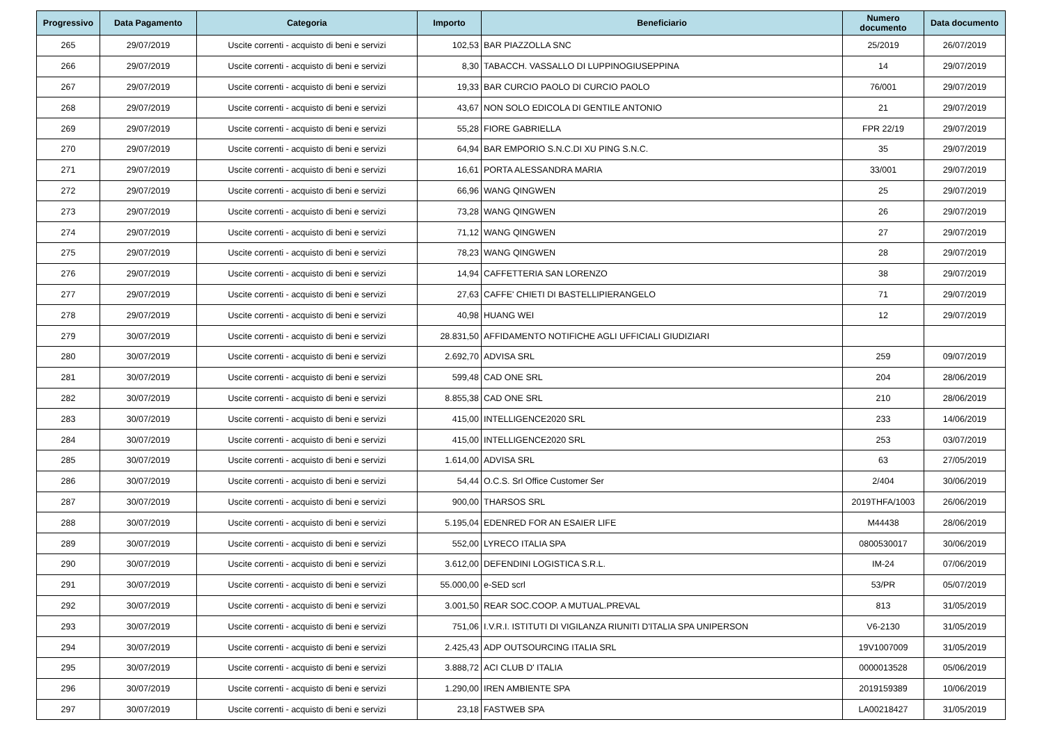| Progressivo | Data Pagamento | Categoria | Importo | Beneficiario | Numero documento | Data documento |
| --- | --- | --- | --- | --- | --- | --- |
| 265 | 29/07/2019 | Uscite correnti - acquisto di beni e servizi | 102,53 | BAR PIAZZOLLA SNC | 25/2019 | 26/07/2019 |
| 266 | 29/07/2019 | Uscite correnti - acquisto di beni e servizi | 8,30 | TABACCH. VASSALLO DI LUPPINOGIUSEPPINA | 14 | 29/07/2019 |
| 267 | 29/07/2019 | Uscite correnti - acquisto di beni e servizi | 19,33 | BAR CURCIO PAOLO DI CURCIO PAOLO | 76/001 | 29/07/2019 |
| 268 | 29/07/2019 | Uscite correnti - acquisto di beni e servizi | 43,67 | NON SOLO EDICOLA DI GENTILE ANTONIO | 21 | 29/07/2019 |
| 269 | 29/07/2019 | Uscite correnti - acquisto di beni e servizi | 55,28 | FIORE GABRIELLA | FPR 22/19 | 29/07/2019 |
| 270 | 29/07/2019 | Uscite correnti - acquisto di beni e servizi | 64,94 | BAR EMPORIO S.N.C.DI XU PING S.N.C. | 35 | 29/07/2019 |
| 271 | 29/07/2019 | Uscite correnti - acquisto di beni e servizi | 16,61 | PORTA ALESSANDRA MARIA | 33/001 | 29/07/2019 |
| 272 | 29/07/2019 | Uscite correnti - acquisto di beni e servizi | 66,96 | WANG QINGWEN | 25 | 29/07/2019 |
| 273 | 29/07/2019 | Uscite correnti - acquisto di beni e servizi | 73,28 | WANG QINGWEN | 26 | 29/07/2019 |
| 274 | 29/07/2019 | Uscite correnti - acquisto di beni e servizi | 71,12 | WANG QINGWEN | 27 | 29/07/2019 |
| 275 | 29/07/2019 | Uscite correnti - acquisto di beni e servizi | 78,23 | WANG QINGWEN | 28 | 29/07/2019 |
| 276 | 29/07/2019 | Uscite correnti - acquisto di beni e servizi | 14,94 | CAFFETTERIA SAN LORENZO | 38 | 29/07/2019 |
| 277 | 29/07/2019 | Uscite correnti - acquisto di beni e servizi | 27,63 | CAFFE' CHIETI DI BASTELLIPIERANGELO | 71 | 29/07/2019 |
| 278 | 29/07/2019 | Uscite correnti - acquisto di beni e servizi | 40,98 | HUANG WEI | 12 | 29/07/2019 |
| 279 | 30/07/2019 | Uscite correnti - acquisto di beni e servizi | 28.831,50 | AFFIDAMENTO NOTIFICHE AGLI UFFICIALI GIUDIZIARI | | |
| 280 | 30/07/2019 | Uscite correnti - acquisto di beni e servizi | 2.692,70 | ADVISA SRL | 259 | 09/07/2019 |
| 281 | 30/07/2019 | Uscite correnti - acquisto di beni e servizi | 599,48 | CAD ONE SRL | 204 | 28/06/2019 |
| 282 | 30/07/2019 | Uscite correnti - acquisto di beni e servizi | 8.855,38 | CAD ONE SRL | 210 | 28/06/2019 |
| 283 | 30/07/2019 | Uscite correnti - acquisto di beni e servizi | 415,00 | INTELLIGENCE2020 SRL | 233 | 14/06/2019 |
| 284 | 30/07/2019 | Uscite correnti - acquisto di beni e servizi | 415,00 | INTELLIGENCE2020 SRL | 253 | 03/07/2019 |
| 285 | 30/07/2019 | Uscite correnti - acquisto di beni e servizi | 1.614,00 | ADVISA SRL | 63 | 27/05/2019 |
| 286 | 30/07/2019 | Uscite correnti - acquisto di beni e servizi | 54,44 | O.C.S. Srl Office Customer Ser | 2/404 | 30/06/2019 |
| 287 | 30/07/2019 | Uscite correnti - acquisto di beni e servizi | 900,00 | THARSOS SRL | 2019THFA/1003 | 26/06/2019 |
| 288 | 30/07/2019 | Uscite correnti - acquisto di beni e servizi | 5.195,04 | EDENRED FOR AN ESAIER LIFE | M44438 | 28/06/2019 |
| 289 | 30/07/2019 | Uscite correnti - acquisto di beni e servizi | 552,00 | LYRECO ITALIA SPA | 0800530017 | 30/06/2019 |
| 290 | 30/07/2019 | Uscite correnti - acquisto di beni e servizi | 3.612,00 | DEFENDINI LOGISTICA S.R.L. | IM-24 | 07/06/2019 |
| 291 | 30/07/2019 | Uscite correnti - acquisto di beni e servizi | 55.000,00 | e-SED scrl | 53/PR | 05/07/2019 |
| 292 | 30/07/2019 | Uscite correnti - acquisto di beni e servizi | 3.001,50 | REAR SOC.COOP. A MUTUAL.PREVAL | 813 | 31/05/2019 |
| 293 | 30/07/2019 | Uscite correnti - acquisto di beni e servizi | 751,06 | I.V.R.I. ISTITUTI DI VIGILANZA RIUNITI D'ITALIA SPA UNIPERSON | V6-2130 | 31/05/2019 |
| 294 | 30/07/2019 | Uscite correnti - acquisto di beni e servizi | 2.425,43 | ADP OUTSOURCING ITALIA SRL | 19V1007009 | 31/05/2019 |
| 295 | 30/07/2019 | Uscite correnti - acquisto di beni e servizi | 3.888,72 | ACI CLUB D' ITALIA | 0000013528 | 05/06/2019 |
| 296 | 30/07/2019 | Uscite correnti - acquisto di beni e servizi | 1.290,00 | IREN AMBIENTE SPA | 2019159389 | 10/06/2019 |
| 297 | 30/07/2019 | Uscite correnti - acquisto di beni e servizi | 23,18 | FASTWEB SPA | LA00218427 | 31/05/2019 |